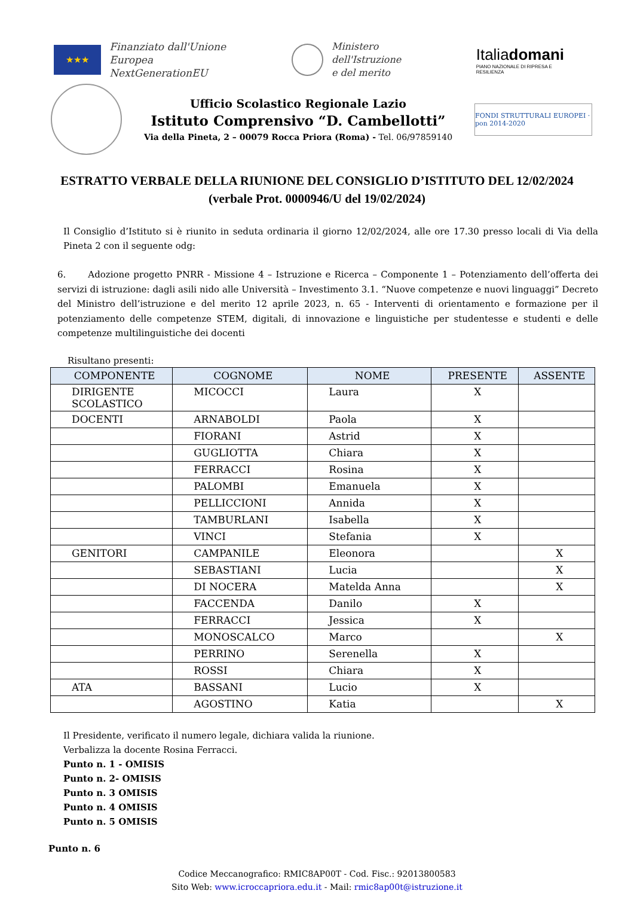★★★
Finanziato dall'Unione Europea
NextGenerationEU
Ministero dell'Istruzione
e del merito
Italiadomani
PIANO NAZIONALE DI RIPRESA E RESILIENZA
Ufficio Scolastico Regionale Lazio
Istituto Comprensivo “D. Cambellotti”
Via della Pineta, 2 – 00079 Rocca Priora (Roma) - Tel. 06/97859140
FONDI STRUTTURALI EUROPEI · pon 2014-2020
ESTRATTO VERBALE DELLA RIUNIONE DEL CONSIGLIO D’ISTITUTO DEL 12/02/2024
(verbale Prot. 0000946/U del 19/02/2024)
Il Consiglio d’Istituto si è riunito in seduta ordinaria il giorno 12/02/2024, alle ore 17.30 presso locali di Via della Pineta 2 con il seguente odg:
6. Adozione progetto PNRR - Missione 4 – Istruzione e Ricerca – Componente 1 – Potenziamento dell’offerta dei servizi di istruzione: dagli asili nido alle Università – Investimento 3.1. “Nuove competenze e nuovi linguaggi” Decreto del Ministro dell’istruzione e del merito 12 aprile 2023, n. 65 - Interventi di orientamento e formazione per il potenziamento delle competenze STEM, digitali, di innovazione e linguistiche per studentesse e studenti e delle competenze multilinguistiche dei docenti
Risultano presenti:
| COMPONENTE | COGNOME | NOME | PRESENTE | ASSENTE |
| --- | --- | --- | --- | --- |
| DIRIGENTE SCOLASTICO | MICOCCI | Laura | X | |
| DOCENTI | ARNABOLDI | Paola | X | |
| | FIORANI | Astrid | X | |
| | GUGLIOTTA | Chiara | X | |
| | FERRACCI | Rosina | X | |
| | PALOMBI | Emanuela | X | |
| | PELLICCIONI | Annida | X | |
| | TAMBURLANI | Isabella | X | |
| | VINCI | Stefania | X | |
| GENITORI | CAMPANILE | Eleonora | | X |
| | SEBASTIANI | Lucia | | X |
| | DI NOCERA | Matelda Anna | | X |
| | FACCENDA | Danilo | X | |
| | FERRACCI | Jessica | X | |
| | MONOSCALCO | Marco | | X |
| | PERRINO | Serenella | X | |
| | ROSSI | Chiara | X | |
| ATA | BASSANI | Lucio | X | |
| | AGOSTINO | Katia | | X |
Il Presidente, verificato il numero legale, dichiara valida la riunione.
Verbalizza la docente Rosina Ferracci.
Punto n. 1 - OMISIS
Punto n. 2- OMISIS
Punto n. 3 OMISIS
Punto n. 4 OMISIS
Punto n. 5 OMISIS
Punto n. 6
Codice Meccanografico: RMIC8AP00T - Cod. Fisc.: 92013800583
Sito Web: www.icroccapriora.edu.it - Mail: rmic8ap00t@istruzione.it